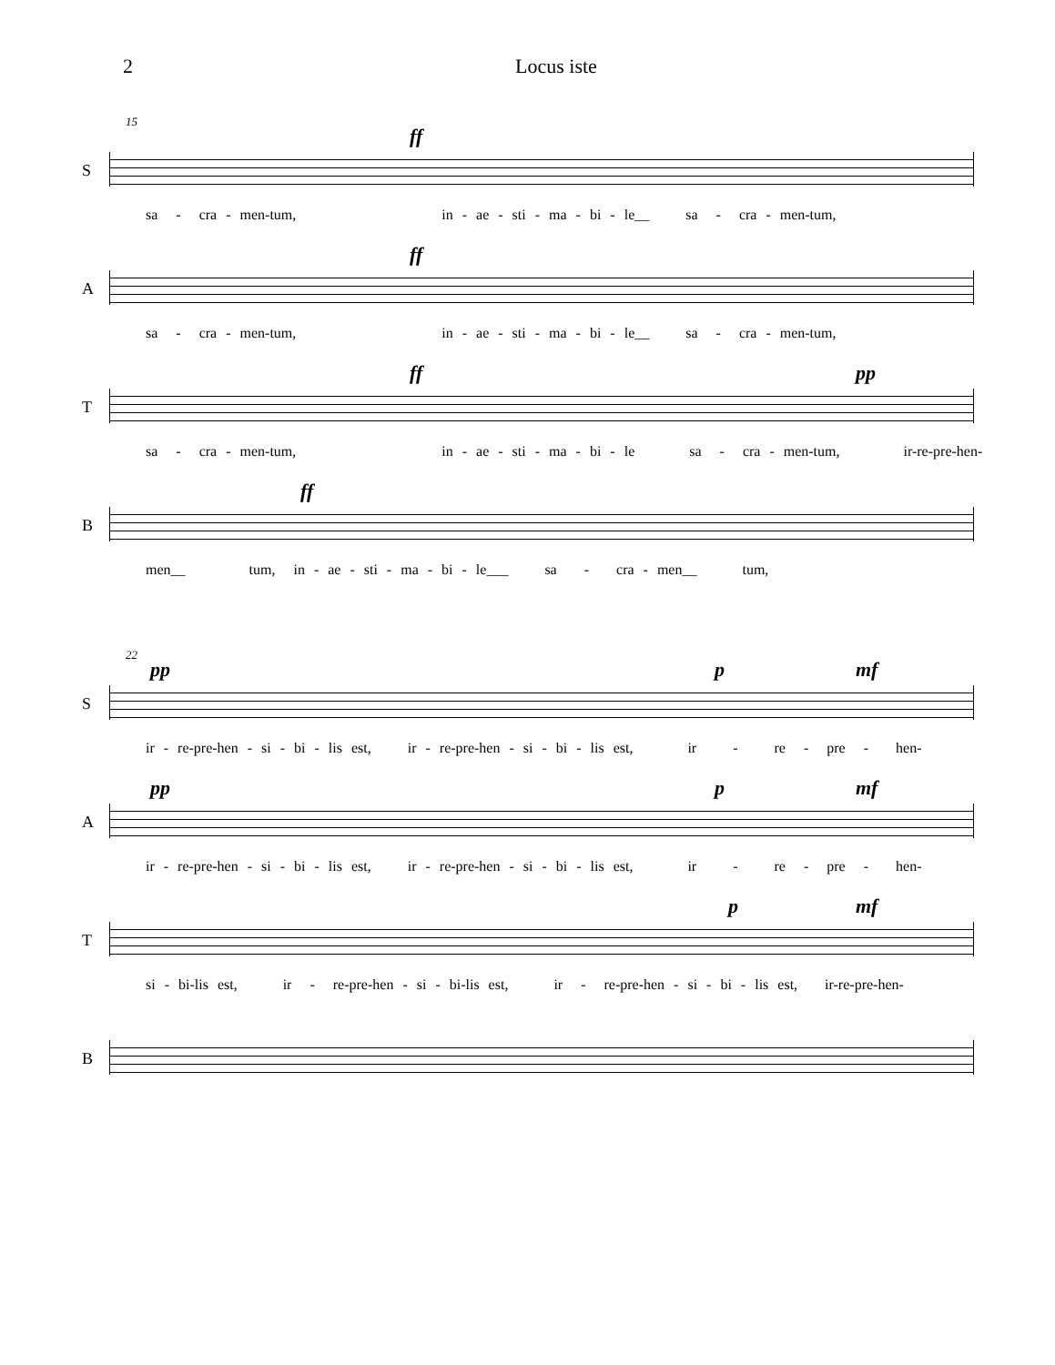2 Locus iste
15
S
ff
sa - cra - men-tum, in - ae - sti - ma - bi - le__ sa - cra - men-tum,
A
ff
sa - cra - men-tum, in - ae - sti - ma - bi - le__ sa - cra - men-tum,
T
ff pp
sa - cra - men-tum, in - ae - sti - ma - bi - le sa - cra - men-tum, ir-re-pre-hen-
B
ff
men__ tum, in - ae - sti - ma - bi - le___ sa - cra - men__ tum,
22
S
pp p mf
ir - re-pre-hen - si - bi - lis est, ir - re-pre-hen - si - bi - lis est, ir - re - pre - hen-
A
pp p mf
ir - re-pre-hen - si - bi - lis est, ir - re-pre-hen - si - bi - lis est, ir - re - pre - hen-
T
p mf
si - bi-lis est, ir - re-pre-hen - si - bi-lis est, ir - re-pre-hen - si - bi - lis est, ir-re-pre-hen-
B